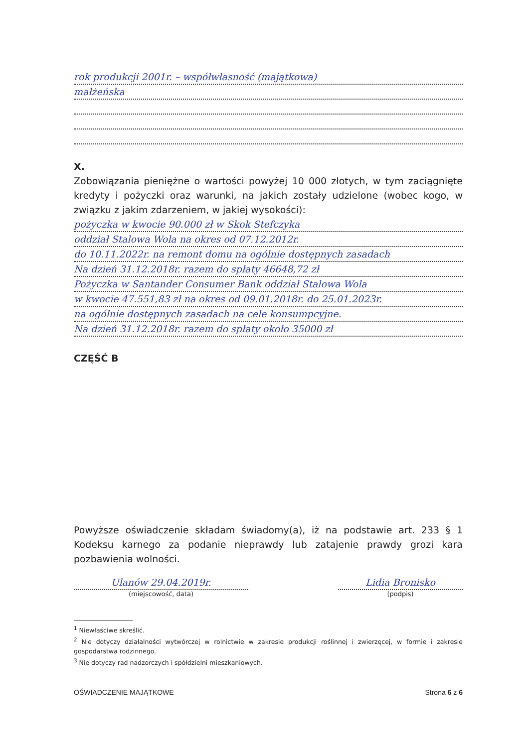rok produkcji 2001r. – współwłasność (majątkowa)
małżeńska
X.
Zobowiązania pieniężne o wartości powyżej 10 000 złotych, w tym zaciągnięte kredyty i pożyczki oraz warunki, na jakich zostały udzielone (wobec kogo, w związku z jakim zdarzeniem, w jakiej wysokości):
pożyczka w kwocie 90.000 zł w Skok Stefczyka
oddział Stalowa Wola na okres od 07.12.2012r.
do 10.11.2022r. na remont domu na ogólnie dostępnych zasadach
Na dzień 31.12.2018r. razem do spłaty 46648,72 zł
Pożyczka w Santander Consumer Bank oddział Stalowa Wola
w kwocie 47.551,83 zł na okres od 09.01.2018r. do 25.01.2023r.
na ogólnie dostępnych zasadach na cele konsumpcyjne.
Na dzień 31.12.2018r. razem do spłaty około 35000 zł
CZĘŚĆ B
Powyższe oświadczenie składam świadomy(a), iż na podstawie art. 233 § 1 Kodeksu karnego za podanie nieprawdy lub zatajenie prawdy grozi kara pozbawienia wolności.
Ulanów 29.04.2019r.
(miejscowość, data)
Lidia Bronisko
(podpis)
<sup>1</sup> Niewłaściwe skreślić.
<sup>2</sup> Nie dotyczy działalności wytwórczej w rolnictwie w zakresie produkcji roślinnej i zwierzęcej, w formie i zakresie gospodarstwa rodzinnego.
<sup>3</sup> Nie dotyczy rad nadzorczych i spółdzielni mieszkaniowych.
OŚWIADCZENIE MAJĄTKOWE Strona 6 z 6